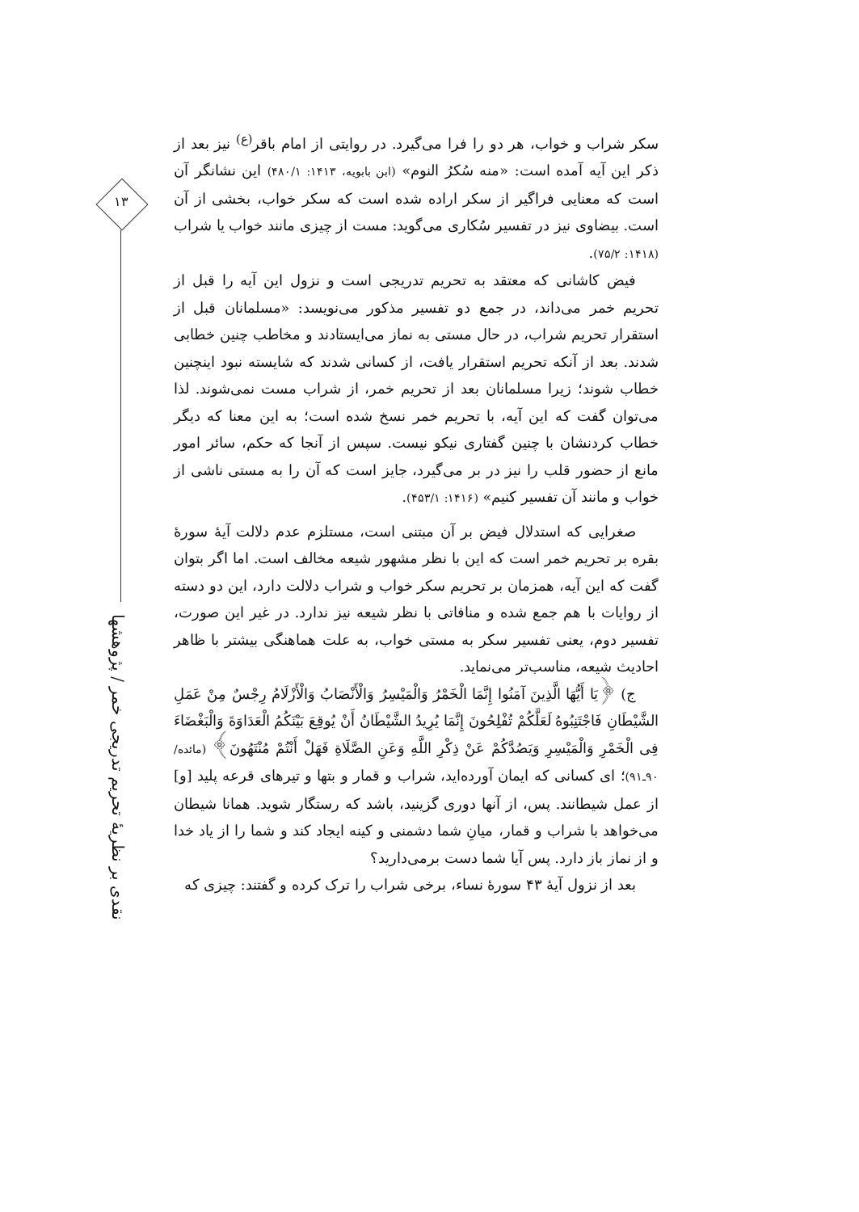۱۳
نقدی بر نظریهٔ تحریم تدریجی خمر / پژوهشها
سکر شراب و خواب، هر دو را فرا می‌گیرد. در روایتی از امام باقر<sup>(ع)</sup> نیز بعد از ذکر این آیه آمده است: «منه سُکرُ النوم» (ابن بابویه، ۱۴۱۳: ۴۸۰/۱) این نشانگر آن است که معنایی فراگیر از سکر اراده شده است که سکر خواب، بخشی از آن است. بیضاوی نیز در تفسیر سُکاری می‌گوید: مست از چیزی مانند خواب یا شراب (۱۴۱۸: ۷۵/۲).
فیض کاشانی که معتقد به تحریم تدریجی است و نزول این آیه را قبل از تحریم خمر می‌داند، در جمع دو تفسیر مذکور می‌نویسد: «مسلمانان قبل از استقرار تحریم شراب، در حال مستی به نماز می‌ایستادند و مخاطب چنین خطابی شدند. بعد از آنکه تحریم استقرار یافت، از کسانی شدند که شایسته نبود اینچنین خطاب شوند؛ زیرا مسلمانان بعد از تحریم خمر، از شراب مست نمی‌شوند. لذا می‌توان گفت که این آیه، با تحریم خمر نسخ شده است؛ به این معنا که دیگر خطاب کردنشان با چنین گفتاری نیکو نیست. سپس از آنجا که حکم، سائر امور مانع از حضور قلب را نیز در بر می‌گیرد، جایز است که آن را به مستی ناشی از خواب و مانند آن تفسیر کنیم» (۱۴۱۶: ۴۵۳/۱).
صغرایی که استدلال فیض بر آن مبتنی است، مستلزم عدم دلالت آیهٔ سورهٔ بقره بر تحریم خمر است که این با نظر مشهور شیعه مخالف است. اما اگر بتوان گفت که این آیه، همزمان بر تحریم سکر خواب و شراب دلالت دارد، این دو دسته از روایات با هم جمع شده و منافاتی با نظر شیعه نیز ندارد. در غیر این صورت، تفسیر دوم، یعنی تفسیر سکر به مستی خواب، به علت هماهنگی بیشتر با ظاهر احادیث شیعه، مناسب‌تر می‌نماید.
ج) ﴿یَا أَیُّهَا الَّذِینَ آمَنُوا إِنَّمَا الْخَمْرُ وَالْمَیْسِرُ وَالْأَنْصَابُ وَالْأَزْلَامُ رِجْسٌ مِنْ عَمَلِ الشَّیْطَانِ فَاجْتَنِبُوهُ لَعَلَّکُمْ تُفْلِحُونَ إِنَّمَا یُرِیدُ الشَّیْطَانُ أَنْ یُوقِعَ بَیْنَکُمُ الْعَدَاوَةَ وَالْبَغْضَاءَ فِی الْخَمْرِ وَالْمَیْسِرِ وَیَصُدَّکُمْ عَنْ ذِکْرِ اللَّهِ وَعَنِ الصَّلَاةِ فَهَلْ أَنْتُمْ مُنْتَهُونَ﴾ (مائده/ ۹۰ـ۹۱)؛ ای کسانی که ایمان آورده‌اید، شراب و قمار و بتها و تیرهای قرعه پلید [و] از عمل شیطانند. پس، از آنها دوری گزینید، باشد که رستگار شوید. همانا شیطان می‌خواهد با شراب و قمار، میانِ شما دشمنی و کینه ایجاد کند و شما را از یاد خدا و از نماز باز دارد. پس آیا شما دست برمی‌دارید؟
بعد از نزول آیهٔ ۴۳ سورهٔ نساء، برخی شراب را ترک کرده و گفتند: چیزی که